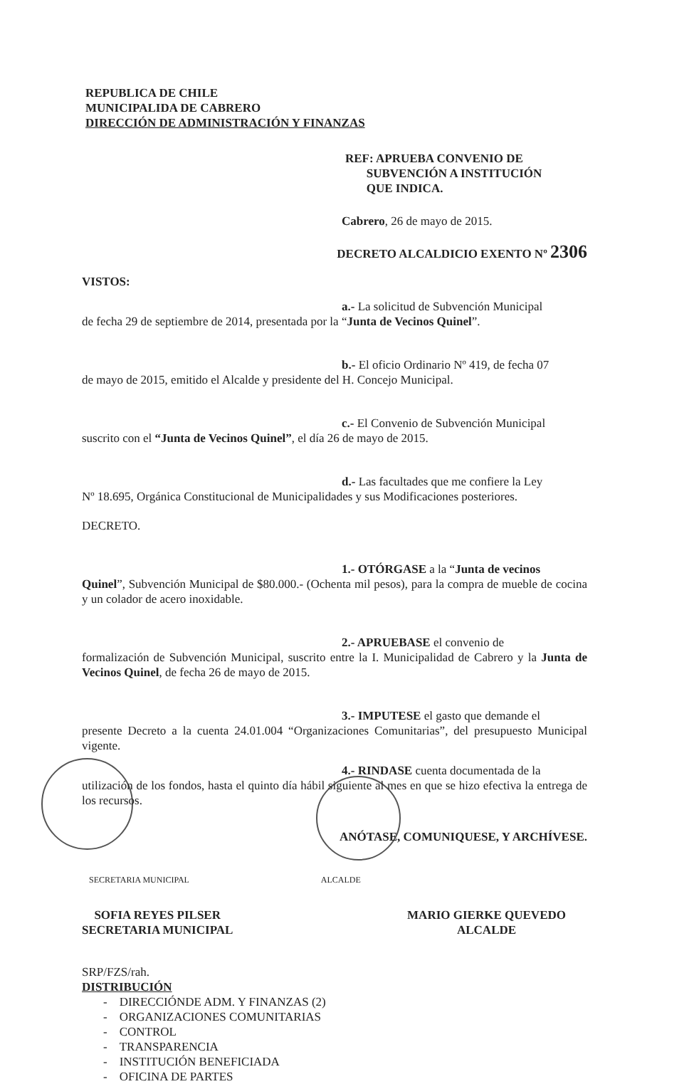REPUBLICA DE CHILE
MUNICIPALIDA DE CABRERO
DIRECCIÓN DE ADMINISTRACIÓN Y FINANZAS
REF: APRUEBA CONVENIO DE
SUBVENCIÓN A INSTITUCIÓN
QUE INDICA.
Cabrero, 26 de mayo de 2015.
DECRETO ALCALDICIO EXENTO Nº 2306
VISTOS:
a.- La solicitud de Subvención Municipal
de fecha 29 de septiembre de 2014, presentada por la “Junta de Vecinos Quinel”.
b.- El oficio Ordinario Nº 419, de fecha 07
de mayo de 2015, emitido el Alcalde y presidente del H. Concejo Municipal.
c.- El Convenio de Subvención Municipal
suscrito con el “Junta de Vecinos Quinel”, el día 26 de mayo de 2015.
d.- Las facultades que me confiere la Ley
Nº 18.695, Orgánica Constitucional de Municipalidades y sus Modificaciones posteriores.
DECRETO.
1.- OTÓRGASE a la “Junta de vecinos
Quinel”, Subvención Municipal de $80.000.- (Ochenta mil pesos), para la compra de mueble de cocina y un colador de acero inoxidable.
2.- APRUEBASE el convenio de
formalización de Subvención Municipal, suscrito entre la I. Municipalidad de Cabrero y la Junta de Vecinos Quinel, de fecha 26 de mayo de 2015.
3.- IMPUTESE el gasto que demande el
presente Decreto a la cuenta 24.01.004 “Organizaciones Comunitarias”, del presupuesto Municipal vigente.
4.- RINDASE cuenta documentada de la
utilización de los fondos, hasta el quinto día hábil siguiente al mes en que se hizo efectiva la entrega de los recursos.
ANÓTASE, COMUNIQUESE, Y ARCHÍVESE.
SECRETARIA MUNICIPAL ALCALDE
SOFIA REYES PILSER
SECRETARIA MUNICIPAL
MARIO GIERKE QUEVEDO
ALCALDE
SRP/FZS/rah.
DISTRIBUCIÓN
- DIRECCIÓNDE ADM. Y FINANZAS (2)
- ORGANIZACIONES COMUNITARIAS
- CONTROL
- TRANSPARENCIA
- INSTITUCIÓN BENEFICIADA
- OFICINA DE PARTES